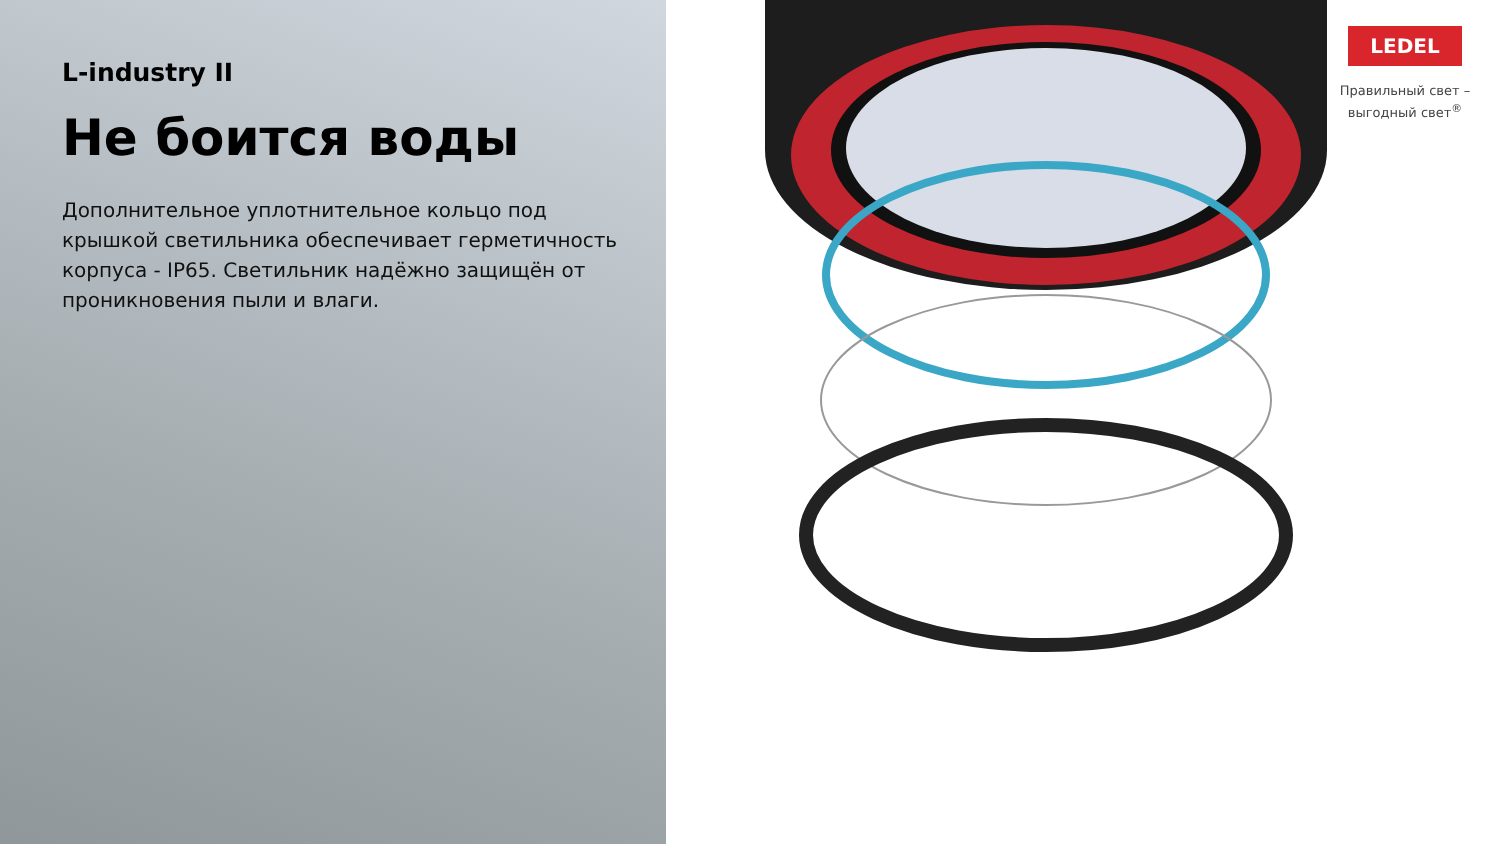L-industry II
Не боится воды
Дополнительное уплотнительное кольцо под крышкой светильника обеспечивает герметичность корпуса - IP65. Светильник надёжно защищён от проникновения пыли и влаги.
LEDEL
Правильный свет –
выгодный свет<sup>®</sup>